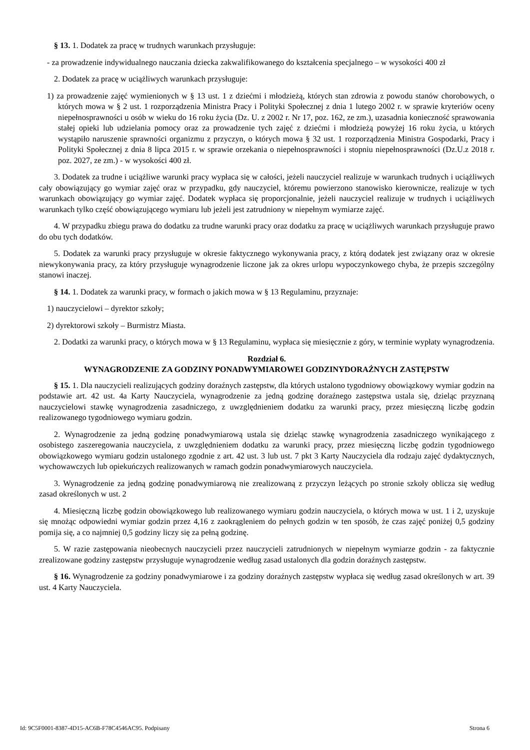§ 13. 1. Dodatek za pracę w trudnych warunkach przysługuje:
- za prowadzenie indywidualnego nauczania dziecka zakwalifikowanego do kształcenia specjalnego – w wysokości 400 zł
2. Dodatek za pracę w uciążliwych warunkach przysługuje:
1) za prowadzenie zajęć wymienionych w § 13 ust. 1 z dziećmi i młodzieżą, których stan zdrowia z powodu stanów chorobowych, o których mowa w § 2 ust. 1 rozporządzenia Ministra Pracy i Polityki Społecznej z dnia 1 lutego 2002 r. w sprawie kryteriów oceny niepełnosprawności u osób w wieku do 16 roku życia (Dz. U. z 2002 r. Nr 17, poz. 162, ze zm.), uzasadnia konieczność sprawowania stałej opieki lub udzielania pomocy oraz za prowadzenie tych zajęć z dziećmi i młodzieżą powyżej 16 roku życia, u których wystąpiło naruszenie sprawności organizmu z przyczyn, o których mowa § 32 ust. 1 rozporządzenia Ministra Gospodarki, Pracy i Polityki Społecznej z dnia 8 lipca 2015 r. w sprawie orzekania o niepełnosprawności i stopniu niepełnosprawności (Dz.U.z 2018 r. poz. 2027, ze zm.) - w wysokości 400 zł.
3. Dodatek za trudne i uciążliwe warunki pracy wypłaca się w całości, jeżeli nauczyciel realizuje w warunkach trudnych i uciążliwych cały obowiązujący go wymiar zajęć oraz w przypadku, gdy nauczyciel, któremu powierzono stanowisko kierownicze, realizuje w tych warunkach obowiązujący go wymiar zajęć. Dodatek wypłaca się proporcjonalnie, jeżeli nauczyciel realizuje w trudnych i uciążliwych warunkach tylko część obowiązującego wymiaru lub jeżeli jest zatrudniony w niepełnym wymiarze zajęć.
4. W przypadku zbiegu prawa do dodatku za trudne warunki pracy oraz dodatku za pracę w uciążliwych warunkach przysługuje prawo do obu tych dodatków.
5. Dodatek za warunki pracy przysługuje w okresie faktycznego wykonywania pracy, z którą dodatek jest związany oraz w okresie niewykonywania pracy, za który przysługuje wynagrodzenie liczone jak za okres urlopu wypoczynkowego chyba, że przepis szczególny stanowi inaczej.
§ 14. 1. Dodatek za warunki pracy, w formach o jakich mowa w § 13 Regulaminu, przyznaje:
1) nauczycielowi – dyrektor szkoły;
2) dyrektorowi szkoły – Burmistrz Miasta.
2. Dodatki za warunki pracy, o których mowa w § 13 Regulaminu, wypłaca się miesięcznie z góry, w terminie wypłaty wynagrodzenia.
Rozdział 6.
WYNAGRODZENIE ZA GODZINY PONADWYMIAROWEI GODZINYDORAŹNYCH ZASTĘPSTW
§ 15. 1. Dla nauczycieli realizujących godziny doraźnych zastępstw, dla których ustalono tygodniowy obowiązkowy wymiar godzin na podstawie art. 42 ust. 4a Karty Nauczyciela, wynagrodzenie za jedną godzinę doraźnego zastępstwa ustala się, dzieląc przyznaną nauczycielowi stawkę wynagrodzenia zasadniczego, z uwzględnieniem dodatku za warunki pracy, przez miesięczną liczbę godzin realizowanego tygodniowego wymiaru godzin.
2. Wynagrodzenie za jedną godzinę ponadwymiarową ustala się dzieląc stawkę wynagrodzenia zasadniczego wynikającego z osobistego zaszeregowania nauczyciela, z uwzględnieniem dodatku za warunki pracy, przez miesięczną liczbę godzin tygodniowego obowiązkowego wymiaru godzin ustalonego zgodnie z art. 42 ust. 3 lub ust. 7 pkt 3 Karty Nauczyciela dla rodzaju zajęć dydaktycznych, wychowawczych lub opiekuńczych realizowanych w ramach godzin ponadwymiarowych nauczyciela.
3. Wynagrodzenie za jedną godzinę ponadwymiarową nie zrealizowaną z przyczyn leżących po stronie szkoły oblicza się według zasad określonych w ust. 2
4. Miesięczną liczbę godzin obowiązkowego lub realizowanego wymiaru godzin nauczyciela, o których mowa w ust. 1 i 2, uzyskuje się mnożąc odpowiedni wymiar godzin przez 4,16 z zaokrągleniem do pełnych godzin w ten sposób, że czas zajęć poniżej 0,5 godziny pomija się, a co najmniej 0,5 godziny liczy się za pełną godzinę.
5. W razie zastępowania nieobecnych nauczycieli przez nauczycieli zatrudnionych w niepełnym wymiarze godzin - za faktycznie zrealizowane godziny zastępstw przysługuje wynagrodzenie według zasad ustalonych dla godzin doraźnych zastępstw.
§ 16. Wynagrodzenie za godziny ponadwymiarowe i za godziny doraźnych zastępstw wypłaca się według zasad określonych w art. 39 ust. 4 Karty Nauczyciela.
Id: 9C5F0001-8387-4D15-AC6B-F78C4546AC95. Podpisany Strona 6